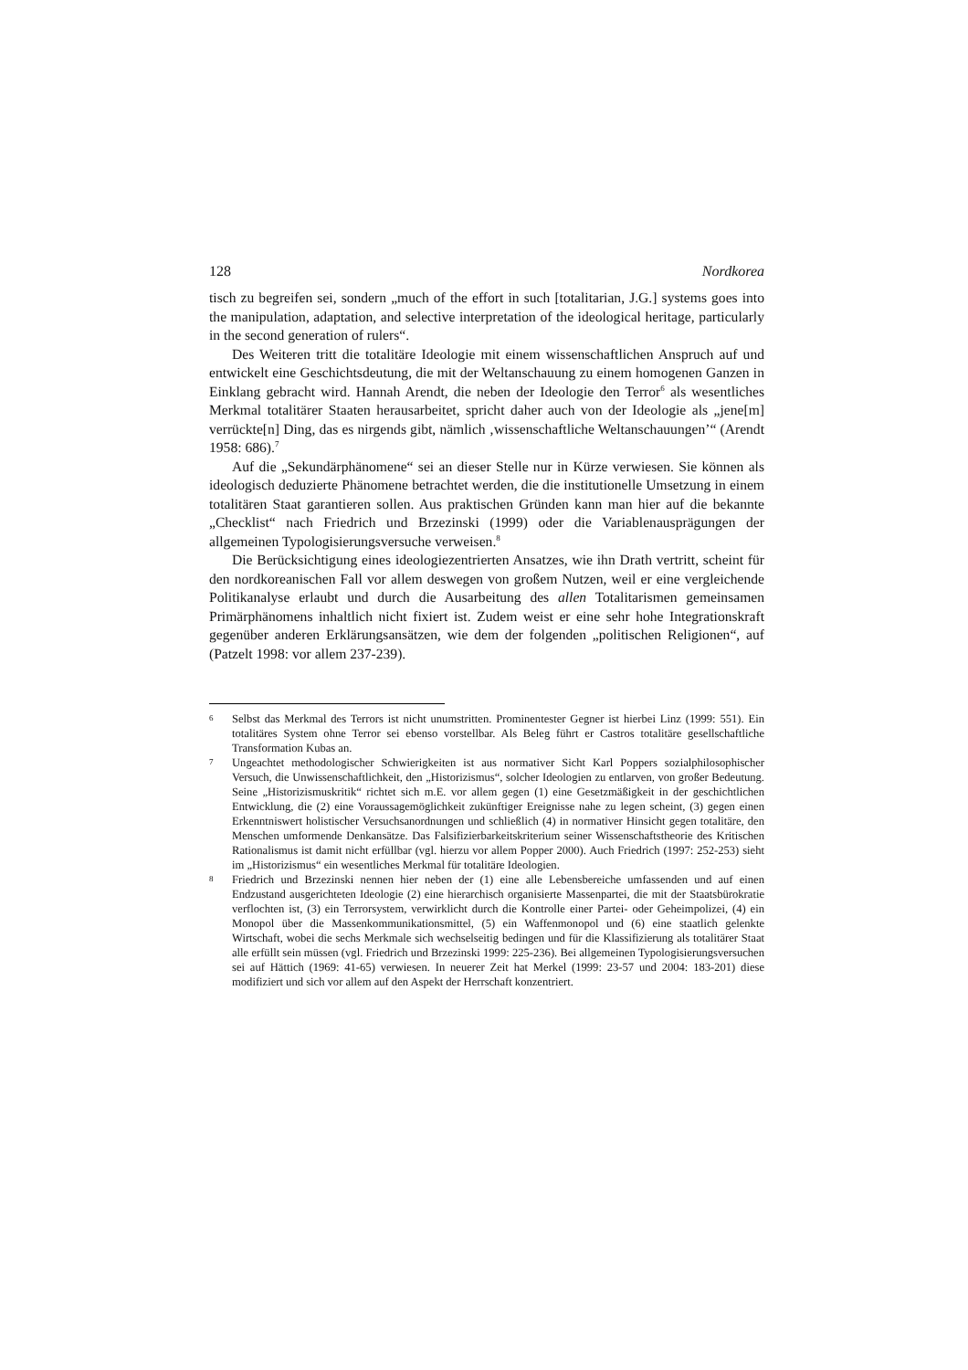128 Nordkorea
tisch zu begreifen sei, sondern „much of the effort in such [totalitarian, J.G.] systems goes into the manipulation, adaptation, and selective interpretation of the ideological heritage, particularly in the second generation of rulers“.
Des Weiteren tritt die totalitäre Ideologie mit einem wissenschaftlichen Anspruch auf und entwickelt eine Geschichtsdeutung, die mit der Weltanschauung zu einem homogenen Ganzen in Einklang gebracht wird. Hannah Arendt, die neben der Ideologie den Terror<sup>6</sup> als wesentliches Merkmal totalitärer Staaten herausarbeitet, spricht daher auch von der Ideologie als „jene[m] verrückte[n] Ding, das es nirgends gibt, nämlich ‚wissenschaftliche Weltanschauungen’“ (Arendt 1958: 686).<sup>7</sup>
Auf die „Sekundärphänomene“ sei an dieser Stelle nur in Kürze verwiesen. Sie können als ideologisch deduzierte Phänomene betrachtet werden, die die institutionelle Umsetzung in einem totalitären Staat garantieren sollen. Aus praktischen Gründen kann man hier auf die bekannte „Checklist“ nach Friedrich und Brzezinski (1999) oder die Variablenausprägungen der allgemeinen Typologisierungsversuche verweisen.<sup>8</sup>
Die Berücksichtigung eines ideologiezentrierten Ansatzes, wie ihn Drath vertritt, scheint für den nordkoreanischen Fall vor allem deswegen von großem Nutzen, weil er eine vergleichende Politikanalyse erlaubt und durch die Ausarbeitung des allen Totalitarismen gemeinsamen Primärphänomens inhaltlich nicht fixiert ist. Zudem weist er eine sehr hohe Integrationskraft gegenüber anderen Erklärungsansätzen, wie dem der folgenden „politischen Religionen“, auf (Patzelt 1998: vor allem 237-239).
6 Selbst das Merkmal des Terrors ist nicht unumstritten. Prominentester Gegner ist hierbei Linz (1999: 551). Ein totalitäres System ohne Terror sei ebenso vorstellbar. Als Beleg führt er Castros totalitäre gesellschaftliche Transformation Kubas an.
7 Ungeachtet methodologischer Schwierigkeiten ist aus normativer Sicht Karl Poppers sozialphilosophischer Versuch, die Unwissenschaftlichkeit, den „Historizismus“, solcher Ideologien zu entlarven, von großer Bedeutung. Seine „Historizismuskritik“ richtet sich m.E. vor allem gegen (1) eine Gesetzmäßigkeit in der geschichtlichen Entwicklung, die (2) eine Voraussagemöglichkeit zukünftiger Ereignisse nahe zu legen scheint, (3) gegen einen Erkenntniswert holistischer Versuchsanordnungen und schließlich (4) in normativer Hinsicht gegen totalitäre, den Menschen umformende Denkansätze. Das Falsifizierbarkeitskriterium seiner Wissenschaftstheorie des Kritischen Rationalismus ist damit nicht erfüllbar (vgl. hierzu vor allem Popper 2000). Auch Friedrich (1997: 252-253) sieht im „Historizismus“ ein wesentliches Merkmal für totalitäre Ideologien.
8 Friedrich und Brzezinski nennen hier neben der (1) eine alle Lebensbereiche umfassenden und auf einen Endzustand ausgerichteten Ideologie (2) eine hierarchisch organisierte Massenpartei, die mit der Staatsbürokratie verflochten ist, (3) ein Terrorsystem, verwirklicht durch die Kontrolle einer Partei- oder Geheimpolizei, (4) ein Monopol über die Massenkommunikationsmittel, (5) ein Waffenmonopol und (6) eine staatlich gelenkte Wirtschaft, wobei die sechs Merkmale sich wechselseitig bedingen und für die Klassifizierung als totalitärer Staat alle erfüllt sein müssen (vgl. Friedrich und Brzezinski 1999: 225-236). Bei allgemeinen Typologisierungsversuchen sei auf Hättich (1969: 41-65) verwiesen. In neuerer Zeit hat Merkel (1999: 23-57 und 2004: 183-201) diese modifiziert und sich vor allem auf den Aspekt der Herrschaft konzentriert.